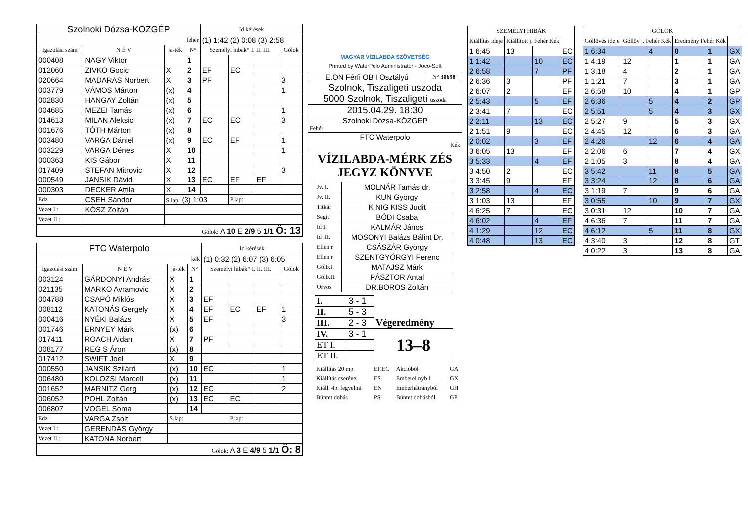| Szolnoki Dózsa-KÖZGÉP | | | | Id kérések | | | |
| fehér | | | | (1) 1:42 (2) 0:08 (3) 2:58 | | | |
| Igazolási szám | N É V | já-ték | N° | Személyi hibák* I. II. III. | | | Gólok |
| 000408 | NAGY Viktor | | 1 | | | | |
| 012060 | ZIVKO Gocic | X | 2 | EF | EC | | |
| 020664 | MADARAS Norbert | X | 3 | PF | | | 3 |
| 003779 | VÁMOS Márton | (x) | 4 | | | | 1 |
| 002830 | HANGAY Zoltán | (x) | 5 | | | | |
| 004685 | MEZEI Tamás | (x) | 6 | | | | 1 |
| 014613 | MILAN Aleksic | (x) | 7 | EC | EC | | 3 |
| 001676 | TÓTH Márton | (x) | 8 | | | | |
| 003480 | VARGA Dániel | (x) | 9 | EC | EF | | 1 |
| 003229 | VARGA Dénes | X | 10 | | | | 1 |
| 000363 | KIS Gábor | X | 11 | | | | |
| 017409 | STEFAN Mitrovic | X | 12 | | | | 3 |
| 000549 | JANSIK Dávid | X | 13 | EC | EF | EF | |
| 000303 | DECKER Attila | X | 14 | | | | |
| Edz : | CSEH Sándor | S.lap: (3) 1:03 | | | P.lap: | | |
| Vezet I.: | KÓSZ Zoltán | | | | | | |
| Vezet II.: | | | | | | | |
| Gólok: A 10 E 2/9 5 1/1 Ö: 13 | | | | | | | |
| FTC Waterpolo | | | | Id kérések | | | |
| kék | | | | (1) 0:32 (2) 6:07 (3) 6:05 | | | |
| Igazolási szám | N É V | já-ték | N° | Személyi hibák* I. II. III. | | | Gólok |
| 003124 | GÁRDONYI András | X | 1 | | | | |
| 021135 | MARKO Avramovic | X | 2 | | | | |
| 004788 | CSAPÓ Miklós | X | 3 | EF | | | |
| 008112 | KATONÁS Gergely | X | 4 | EF | EC | EF | 1 |
| 000416 | NYÉKI Balázs | X | 5 | EF | | | 3 |
| 001746 | ERNYEY Márk | (x) | 6 | | | | |
| 017411 | ROACH Aidan | X | 7 | PF | | | |
| 008177 | REG S Áron | (x) | 8 | | | | |
| 017412 | SWIFT Joel | X | 9 | | | | |
| 000550 | JANSIK Szilárd | (x) | 10 | EC | | | 1 |
| 006480 | KOLOZSI Marcell | (x) | 11 | | | | 1 |
| 001652 | MARNITZ Gerg | (x) | 12 | EC | | | 2 |
| 006052 | POHL Zoltán | (x) | 13 | EC | EC | | |
| 006807 | VOGEL Soma | | 14 | | | | |
| Edz : | VARGA Zsolt | S.lap: | | | P.lap: | | |
| Vezet I.: | GERENDÁS György | | | | | | |
| Vezet II.: | KATONA Norbert | | | | | | |
| Gólok: A 3 E 4/9 5 1/1 Ö: 8 | | | | | | | |
MAGYAR VÍZILABDA SZÖVETSÉG
Printed by WaterPolo Administrator - Joco-Soft
| E.ON Férfi OB I Osztályú | N° 30698 |
| Szolnok, Tiszaligeti uszoda 5000 Szolnok, Tiszaligeti uszoda | |
| 2015.04.29. 18:30 | |
| Szolnoki Dózsa-KÖZGÉP Fehér | |
| FTC Waterpolo Kék | |
VÍZILABDA-MÉRK ZÉS
JEGYZ KÖNYVE
| Jv. I. | MOLNÁR Tamás dr. |
| Jv. II. | KUN György |
| Titkár | K NIG KISS Judit |
| Segít | BÓDI Csaba |
| Id I. | KALMÁR János |
| Id .II. | MOSONYI Balázs Bálint Dr. |
| Ellen r | CSÁSZÁR György |
| Ellen r | SZENTGYÖRGYI Ferenc |
| Gólb.I. | MATAJSZ Márk |
| Gólb.II. | PÁSZTOR Antal |
| Orvos | DR.BOROS Zoltán |
| I. | 3 - 1 | Végeredmény |
| II. | 5 - 3 | |
| III. | 2 - 3 | |
| IV. | 3 - 1 | 13–8 |
| ET I. | | |
| ET II. | | |
| Kiállítás 20 mp. | EF,EC | Akcióból | GA |
| Kiállítás cserével | ES | Emberel nyb l | GX |
| Kiáll. 4p. fegyelmi | EN | Emberhátrányból | GH |
| Büntet dobás | PS | Büntet dobásból | GP |
| SZEMÉLYI HIBÁK | | | |
| --- | --- | --- | --- |
| Kiállítás ideje | Kiállított j. Fehér Kék | | |
| 1 6:45 | 13 | | EC |
| 1 1:42 | | 10 | EC |
| 2 6:58 | | 7 | PF |
| 2 6:36 | 3 | | PF |
| 2 6:07 | 2 | | EF |
| 2 5:43 | | 5 | EF |
| 2 3:41 | 7 | | EC |
| 2 2:11 | | 13 | EC |
| 2 1:51 | 9 | | EC |
| 2 0:02 | | 3 | EF |
| 3 6:05 | 13 | | EF |
| 3 5:33 | | 4 | EF |
| 3 4:50 | 2 | | EC |
| 3 3:45 | 9 | | EF |
| 3 2:58 | | 4 | EC |
| 3 1:03 | 13 | | EF |
| 4 6:25 | 7 | | EC |
| 4 6:02 | | 4 | EF |
| 4 1:29 | | 12 | EC |
| 4 0:48 | | 13 | EC |
| GÓLOK | | | | | |
| --- | --- | --- | --- | --- | --- |
| Góllövés ideje | Góllöv j. Fehér Kék | | Eredmény Fehér Kék | | |
| 1 6:34 | | 4 | 0 | 1 | GX |
| 1 4:19 | 12 | | 1 | 1 | GA |
| 1 3:18 | 4 | | 2 | 1 | GA |
| 1 1:21 | 7 | | 3 | 1 | GA |
| 2 6:58 | 10 | | 4 | 1 | GP |
| 2 6:36 | | 5 | 4 | 2 | GP |
| 2 5:51 | | 5 | 4 | 3 | GX |
| 2 5:27 | 9 | | 5 | 3 | GX |
| 2 4:45 | 12 | | 6 | 3 | GA |
| 2 4:26 | | 12 | 6 | 4 | GA |
| 2 2:06 | 6 | | 7 | 4 | GX |
| 2 1:05 | 3 | | 8 | 4 | GA |
| 3 5:42 | | 11 | 8 | 5 | GA |
| 3 3:24 | | 12 | 8 | 6 | GA |
| 3 1:19 | 7 | | 9 | 6 | GA |
| 3 0:55 | | 10 | 9 | 7 | GX |
| 3 0:31 | 12 | | 10 | 7 | GA |
| 4 6:36 | 7 | | 11 | 7 | GA |
| 4 6:12 | | 5 | 11 | 8 | GX |
| 4 3:40 | 3 | | 12 | 8 | GT |
| 4 0:22 | 3 | | 13 | 8 | GA |